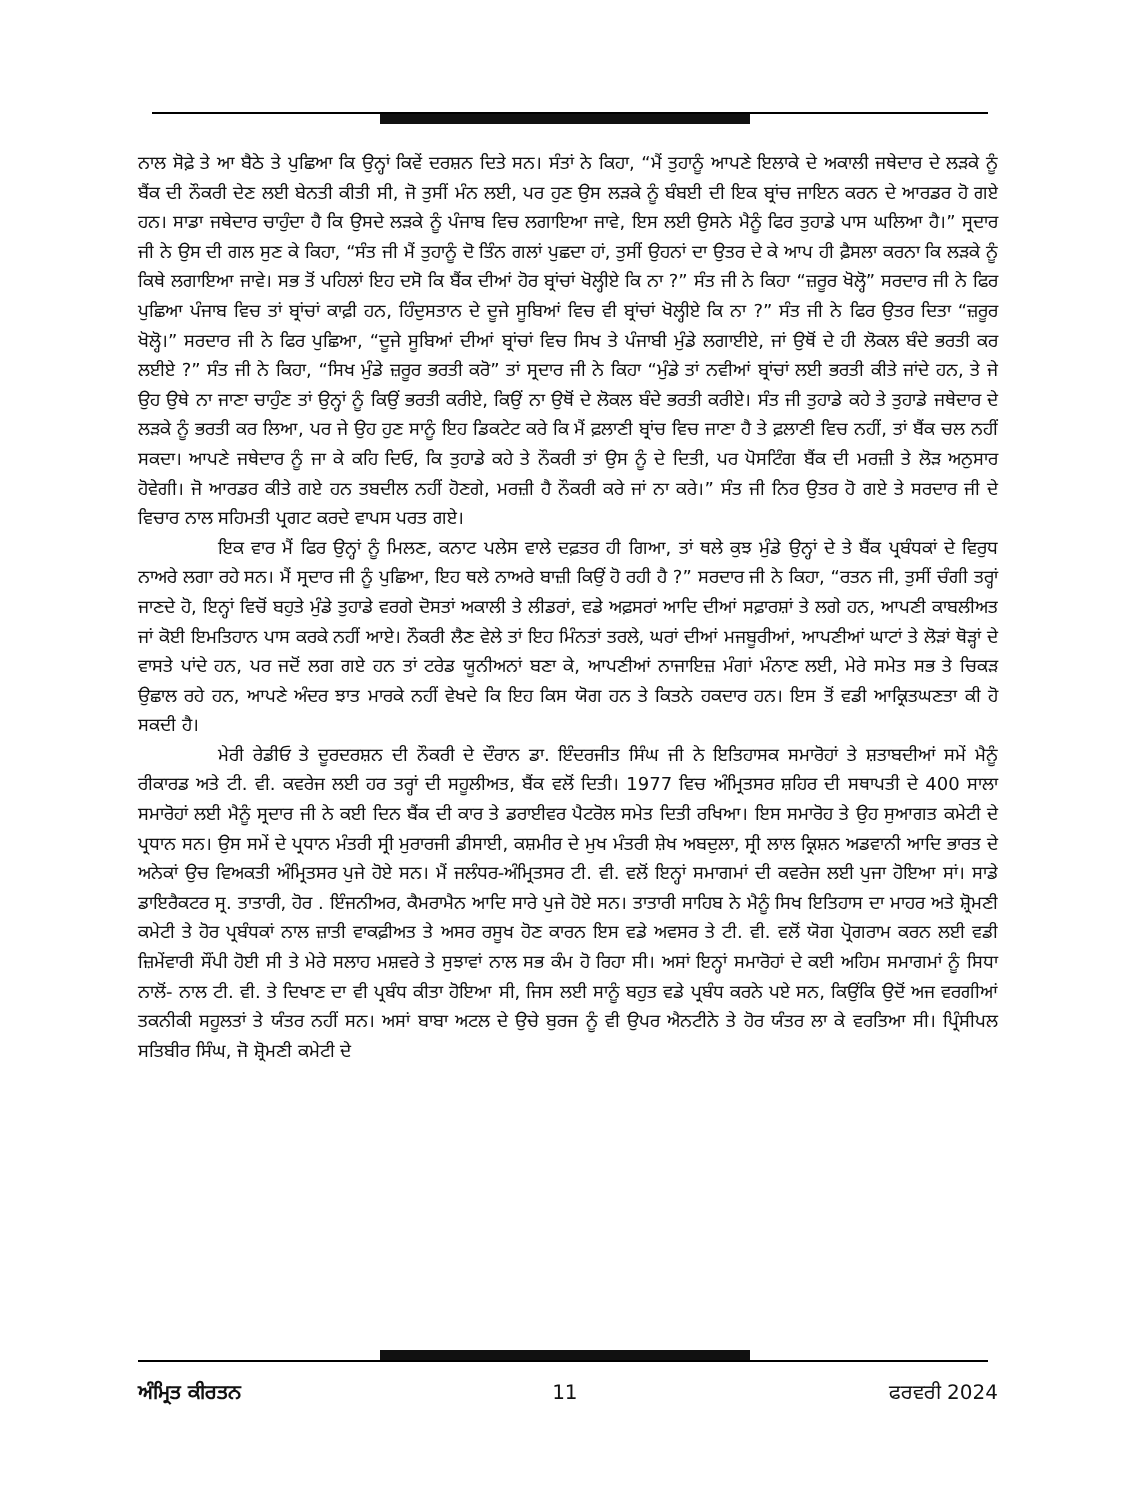ਨਾਲ ਸੋਫ਼ੇ ਤੇ ਆ ਬੈਠੇ ਤੇ ਪੁਛਿਆ ਕਿ ਉਨ੍ਹਾਂ ਕਿਵੇਂ ਦਰਸ਼ਨ ਦਿਤੇ ਸਨ। ਸੰਤਾਂ ਨੇ ਕਿਹਾ, “ਮੈਂ ਤੁਹਾਨੂੰ ਆਪਣੇ ਇਲਾਕੇ ਦੇ ਅਕਾਲੀ ਜਥੇਦਾਰ ਦੇ ਲੜਕੇ ਨੂੰ ਬੈਂਕ ਦੀ ਨੌਕਰੀ ਦੇਣ ਲਈ ਬੇਨਤੀ ਕੀਤੀ ਸੀ, ਜੋ ਤੁਸੀਂ ਮੰਨ ਲਈ, ਪਰ ਹੁਣ ਉਸ ਲੜਕੇ ਨੂੰ ਬੰਬਈ ਦੀ ਇਕ ਬ੍ਰਾਂਚ ਜਾਇਨ ਕਰਨ ਦੇ ਆਰਡਰ ਹੋ ਗਏ ਹਨ। ਸਾਡਾ ਜਥੇਦਾਰ ਚਾਹੁੰਦਾ ਹੈ ਕਿ ਉਸਦੇ ਲੜਕੇ ਨੂੰ ਪੰਜਾਬ ਵਿਚ ਲਗਾਇਆ ਜਾਵੇ, ਇਸ ਲਈ ਉਸਨੇ ਮੈਨੂੰ ਫਿਰ ਤੁਹਾਡੇ ਪਾਸ ਘਲਿਆ ਹੈ।” ਸ੍ਰਦਾਰ ਜੀ ਨੇ ਉਸ ਦੀ ਗਲ ਸੁਣ ਕੇ ਕਿਹਾ, “ਸੰਤ ਜੀ ਮੈਂ ਤੁਹਾਨੂੰ ਦੋ ਤਿੰਨ ਗਲਾਂ ਪੁਛਦਾ ਹਾਂ, ਤੁਸੀਂ ਉਹਨਾਂ ਦਾ ਉਤਰ ਦੇ ਕੇ ਆਪ ਹੀ ਫ਼ੈਸਲਾ ਕਰਨਾ ਕਿ ਲੜਕੇ ਨੂੰ ਕਿਥੇ ਲਗਾਇਆ ਜਾਵੇ। ਸਭ ਤੋਂ ਪਹਿਲਾਂ ਇਹ ਦਸੋ ਕਿ ਬੈਂਕ ਦੀਆਂ ਹੋਰ ਬ੍ਰਾਂਚਾਂ ਖੋਲ੍ਹੀਏ ਕਿ ਨਾ ?” ਸੰਤ ਜੀ ਨੇ ਕਿਹਾ “ਜ਼ਰੂਰ ਖੋਲ੍ਹੋ” ਸਰਦਾਰ ਜੀ ਨੇ ਫਿਰ ਪੁਛਿਆ ਪੰਜਾਬ ਵਿਚ ਤਾਂ ਬ੍ਰਾਂਚਾਂ ਕਾਫ਼ੀ ਹਨ, ਹਿੰਦੁਸਤਾਨ ਦੇ ਦੂਜੇ ਸੂਬਿਆਂ ਵਿਚ ਵੀ ਬ੍ਰਾਂਚਾਂ ਖੋਲ੍ਹੀਏ ਕਿ ਨਾ ?” ਸੰਤ ਜੀ ਨੇ ਫਿਰ ਉਤਰ ਦਿਤਾ “ਜ਼ਰੂਰ ਖੋਲ੍ਹੋ।” ਸਰਦਾਰ ਜੀ ਨੇ ਫਿਰ ਪੁਛਿਆ, “ਦੂਜੇ ਸੂਬਿਆਂ ਦੀਆਂ ਬ੍ਰਾਂਚਾਂ ਵਿਚ ਸਿਖ ਤੇ ਪੰਜਾਬੀ ਮੁੰਡੇ ਲਗਾਈਏ, ਜਾਂ ਉਥੋਂ ਦੇ ਹੀ ਲੋਕਲ ਬੰਦੇ ਭਰਤੀ ਕਰ ਲਈਏ ?” ਸੰਤ ਜੀ ਨੇ ਕਿਹਾ, “ਸਿਖ ਮੁੰਡੇ ਜ਼ਰੂਰ ਭਰਤੀ ਕਰੋ” ਤਾਂ ਸ੍ਰਦਾਰ ਜੀ ਨੇ ਕਿਹਾ “ਮੁੰਡੇ ਤਾਂ ਨਵੀਆਂ ਬ੍ਰਾਂਚਾਂ ਲਈ ਭਰਤੀ ਕੀਤੇ ਜਾਂਦੇ ਹਨ, ਤੇ ਜੇ ਉਹ ਉਥੇ ਨਾ ਜਾਣਾ ਚਾਹੁੰਣ ਤਾਂ ਉਨ੍ਹਾਂ ਨੂੰ ਕਿਉਂ ਭਰਤੀ ਕਰੀਏ, ਕਿਉਂ ਨਾ ਉਥੋਂ ਦੇ ਲੋਕਲ ਬੰਦੇ ਭਰਤੀ ਕਰੀਏ। ਸੰਤ ਜੀ ਤੁਹਾਡੇ ਕਹੇ ਤੇ ਤੁਹਾਡੇ ਜਥੇਦਾਰ ਦੇ ਲੜਕੇ ਨੂੰ ਭਰਤੀ ਕਰ ਲਿਆ, ਪਰ ਜੇ ਉਹ ਹੁਣ ਸਾਨੂੰ ਇਹ ਡਿਕਟੇਟ ਕਰੇ ਕਿ ਮੈਂ ਫ਼ਲਾਣੀ ਬ੍ਰਾਂਚ ਵਿਚ ਜਾਣਾ ਹੈ ਤੇ ਫ਼ਲਾਣੀ ਵਿਚ ਨਹੀਂ, ਤਾਂ ਬੈਂਕ ਚਲ ਨਹੀਂ ਸਕਦਾ। ਆਪਣੇ ਜਥੇਦਾਰ ਨੂੰ ਜਾ ਕੇ ਕਹਿ ਦਿਓ, ਕਿ ਤੁਹਾਡੇ ਕਹੇ ਤੇ ਨੌਕਰੀ ਤਾਂ ਉਸ ਨੂੰ ਦੇ ਦਿਤੀ, ਪਰ ਪੋਸਟਿੰਗ ਬੈਂਕ ਦੀ ਮਰਜ਼ੀ ਤੇ ਲੋੜ ਅਨੁਸਾਰ ਹੋਵੇਗੀ। ਜੋ ਆਰਡਰ ਕੀਤੇ ਗਏ ਹਨ ਤਬਦੀਲ ਨਹੀਂ ਹੋਣਗੇ, ਮਰਜ਼ੀ ਹੈ ਨੌਕਰੀ ਕਰੇ ਜਾਂ ਨਾ ਕਰੇ।” ਸੰਤ ਜੀ ਨਿਰ ਉਤਰ ਹੋ ਗਏ ਤੇ ਸਰਦਾਰ ਜੀ ਦੇ ਵਿਚਾਰ ਨਾਲ ਸਹਿਮਤੀ ਪ੍ਰਗਟ ਕਰਦੇ ਵਾਪਸ ਪਰਤ ਗਏ।
ਇਕ ਵਾਰ ਮੈਂ ਫਿਰ ਉਨ੍ਹਾਂ ਨੂੰ ਮਿਲਣ, ਕਨਾਟ ਪਲੇਸ ਵਾਲੇ ਦਫ਼ਤਰ ਹੀ ਗਿਆ, ਤਾਂ ਥਲੇ ਕੁਝ ਮੁੰਡੇ ਉਨ੍ਹਾਂ ਦੇ ਤੇ ਬੈਂਕ ਪ੍ਰਬੰਧਕਾਂ ਦੇ ਵਿਰੁਧ ਨਾਅਰੇ ਲਗਾ ਰਹੇ ਸਨ। ਮੈਂ ਸ੍ਰਦਾਰ ਜੀ ਨੂੰ ਪੁਛਿਆ, ਇਹ ਥਲੇ ਨਾਅਰੇ ਬਾਜ਼ੀ ਕਿਉਂ ਹੋ ਰਹੀ ਹੈ ?” ਸਰਦਾਰ ਜੀ ਨੇ ਕਿਹਾ, “ਰਤਨ ਜੀ, ਤੁਸੀਂ ਚੰਗੀ ਤਰ੍ਹਾਂ ਜਾਣਦੇ ਹੋ, ਇਨ੍ਹਾਂ ਵਿਚੋਂ ਬਹੁਤੇ ਮੁੰਡੇ ਤੁਹਾਡੇ ਵਰਗੇ ਦੋਸਤਾਂ ਅਕਾਲੀ ਤੇ ਲੀਡਰਾਂ, ਵਡੇ ਅਫ਼ਸਰਾਂ ਆਦਿ ਦੀਆਂ ਸਫ਼ਾਰਸ਼ਾਂ ਤੇ ਲਗੇ ਹਨ, ਆਪਣੀ ਕਾਬਲੀਅਤ ਜਾਂ ਕੋਈ ਇਮਤਿਹਾਨ ਪਾਸ ਕਰਕੇ ਨਹੀਂ ਆਏ। ਨੌਕਰੀ ਲੈਣ ਵੇਲੇ ਤਾਂ ਇਹ ਮਿੰਨਤਾਂ ਤਰਲੇ, ਘਰਾਂ ਦੀਆਂ ਮਜਬੂਰੀਆਂ, ਆਪਣੀਆਂ ਘਾਟਾਂ ਤੇ ਲੋੜਾਂ ਥੋੜ੍ਹਾਂ ਦੇ ਵਾਸਤੇ ਪਾਂਦੇ ਹਨ, ਪਰ ਜਦੋਂ ਲਗ ਗਏ ਹਨ ਤਾਂ ਟਰੇਡ ਯੂਨੀਅਨਾਂ ਬਣਾ ਕੇ, ਆਪਣੀਆਂ ਨਾਜਾਇਜ਼ ਮੰਗਾਂ ਮੰਨਾਣ ਲਈ, ਮੇਰੇ ਸਮੇਤ ਸਭ ਤੇ ਚਿਕੜ ਉਛਾਲ ਰਹੇ ਹਨ, ਆਪਣੇ ਅੰਦਰ ਝਾਤ ਮਾਰਕੇ ਨਹੀਂ ਵੇਖਦੇ ਕਿ ਇਹ ਕਿਸ ਯੋਗ ਹਨ ਤੇ ਕਿਤਨੇ ਹਕਦਾਰ ਹਨ। ਇਸ ਤੋਂ ਵਡੀ ਆਕ੍ਰਿਤਘਣਤਾ ਕੀ ਹੋ ਸਕਦੀ ਹੈ।
ਮੇਰੀ ਰੇਡੀਓ ਤੇ ਦੂਰਦਰਸ਼ਨ ਦੀ ਨੌਕਰੀ ਦੇ ਦੌਰਾਨ ਡਾ. ਇੰਦਰਜੀਤ ਸਿੰਘ ਜੀ ਨੇ ਇਤਿਹਾਸਕ ਸਮਾਰੋਹਾਂ ਤੇ ਸ਼ਤਾਬਦੀਆਂ ਸਮੇਂ ਮੈਨੂੰ ਰੀਕਾਰਡ ਅਤੇ ਟੀ. ਵੀ. ਕਵਰੇਜ ਲਈ ਹਰ ਤਰ੍ਹਾਂ ਦੀ ਸਹੂਲੀਅਤ, ਬੈਂਕ ਵਲੋਂ ਦਿਤੀ। 1977 ਵਿਚ ਅੰਮ੍ਰਿਤਸਰ ਸ਼ਹਿਰ ਦੀ ਸਥਾਪਤੀ ਦੇ 400 ਸਾਲਾ ਸਮਾਰੋਹਾਂ ਲਈ ਮੈਨੂੰ ਸ੍ਰਦਾਰ ਜੀ ਨੇ ਕਈ ਦਿਨ ਬੈਂਕ ਦੀ ਕਾਰ ਤੇ ਡਰਾਈਵਰ ਪੈਟਰੋਲ ਸਮੇਤ ਦਿਤੀ ਰਖਿਆ। ਇਸ ਸਮਾਰੋਹ ਤੇ ਉਹ ਸੁਆਗਤ ਕਮੇਟੀ ਦੇ ਪ੍ਰਧਾਨ ਸਨ। ਉਸ ਸਮੇਂ ਦੇ ਪ੍ਰਧਾਨ ਮੰਤਰੀ ਸ੍ਰੀ ਮੁਰਾਰਜੀ ਡੀਸਾਈ, ਕਸ਼ਮੀਰ ਦੇ ਮੁਖ ਮੰਤਰੀ ਸ਼ੇਖ ਅਬਦੁਲਾ, ਸ੍ਰੀ ਲਾਲ ਕ੍ਰਿਸ਼ਨ ਅਡਵਾਨੀ ਆਦਿ ਭਾਰਤ ਦੇ ਅਨੇਕਾਂ ਉਚ ਵਿਅਕਤੀ ਅੰਮ੍ਰਿਤਸਰ ਪੁਜੇ ਹੋਏ ਸਨ। ਮੈਂ ਜਲੰਧਰ-ਅੰਮ੍ਰਿਤਸਰ ਟੀ. ਵੀ. ਵਲੋਂ ਇਨ੍ਹਾਂ ਸਮਾਗਮਾਂ ਦੀ ਕਵਰੇਜ ਲਈ ਪੁਜਾ ਹੋਇਆ ਸਾਂ। ਸਾਡੇ ਡਾਇਰੈਕਟਰ ਸ੍ਰ. ਤਾਤਾਰੀ, ਹੋਰ . ਇੰਜਨੀਅਰ, ਕੈਮਰਾਮੈਨ ਆਦਿ ਸਾਰੇ ਪੁਜੇ ਹੋਏ ਸਨ। ਤਾਤਾਰੀ ਸਾਹਿਬ ਨੇ ਮੈਨੂੰ ਸਿਖ ਇਤਿਹਾਸ ਦਾ ਮਾਹਰ ਅਤੇ ਸ਼੍ਰੋਮਣੀ ਕਮੇਟੀ ਤੇ ਹੋਰ ਪ੍ਰਬੰਧਕਾਂ ਨਾਲ ਜ਼ਾਤੀ ਵਾਕਫ਼ੀਅਤ ਤੇ ਅਸਰ ਰਸੂਖ ਹੋਣ ਕਾਰਨ ਇਸ ਵਡੇ ਅਵਸਰ ਤੇ ਟੀ. ਵੀ. ਵਲੋਂ ਯੋਗ ਪ੍ਰੋਗਰਾਮ ਕਰਨ ਲਈ ਵਡੀ ਜ਼ਿਮੇਂਵਾਰੀ ਸੌਂਪੀ ਹੋਈ ਸੀ ਤੇ ਮੇਰੇ ਸਲਾਹ ਮਸ਼ਵਰੇ ਤੇ ਸੁਝਾਵਾਂ ਨਾਲ ਸਭ ਕੰਮ ਹੋ ਰਿਹਾ ਸੀ। ਅਸਾਂ ਇਨ੍ਹਾਂ ਸਮਾਰੋਹਾਂ ਦੇ ਕਈ ਅਹਿਮ ਸਮਾਗਮਾਂ ਨੂੰ ਸਿਧਾ ਨਾਲੋਂ- ਨਾਲ ਟੀ. ਵੀ. ਤੇ ਦਿਖਾਣ ਦਾ ਵੀ ਪ੍ਰਬੰਧ ਕੀਤਾ ਹੋਇਆ ਸੀ, ਜਿਸ ਲਈ ਸਾਨੂੰ ਬਹੁਤ ਵਡੇ ਪ੍ਰਬੰਧ ਕਰਨੇ ਪਏ ਸਨ, ਕਿਉਂਕਿ ਉਦੋਂ ਅਜ ਵਰਗੀਆਂ ਤਕਨੀਕੀ ਸਹੂਲਤਾਂ ਤੇ ਯੰਤਰ ਨਹੀਂ ਸਨ। ਅਸਾਂ ਬਾਬਾ ਅਟਲ ਦੇ ਉਚੇ ਬੁਰਜ ਨੂੰ ਵੀ ਉਪਰ ਐਨਟੀਨੇ ਤੇ ਹੋਰ ਯੰਤਰ ਲਾ ਕੇ ਵਰਤਿਆ ਸੀ। ਪ੍ਰਿੰਸੀਪਲ ਸਤਿਬੀਰ ਸਿੰਘ, ਜੋ ਸ਼੍ਰੋਮਣੀ ਕਮੇਟੀ ਦੇ
ਅੰਮ੍ਰਿਤ ਕੀਰਤਨ 11 ਫਰਵਰੀ 2024